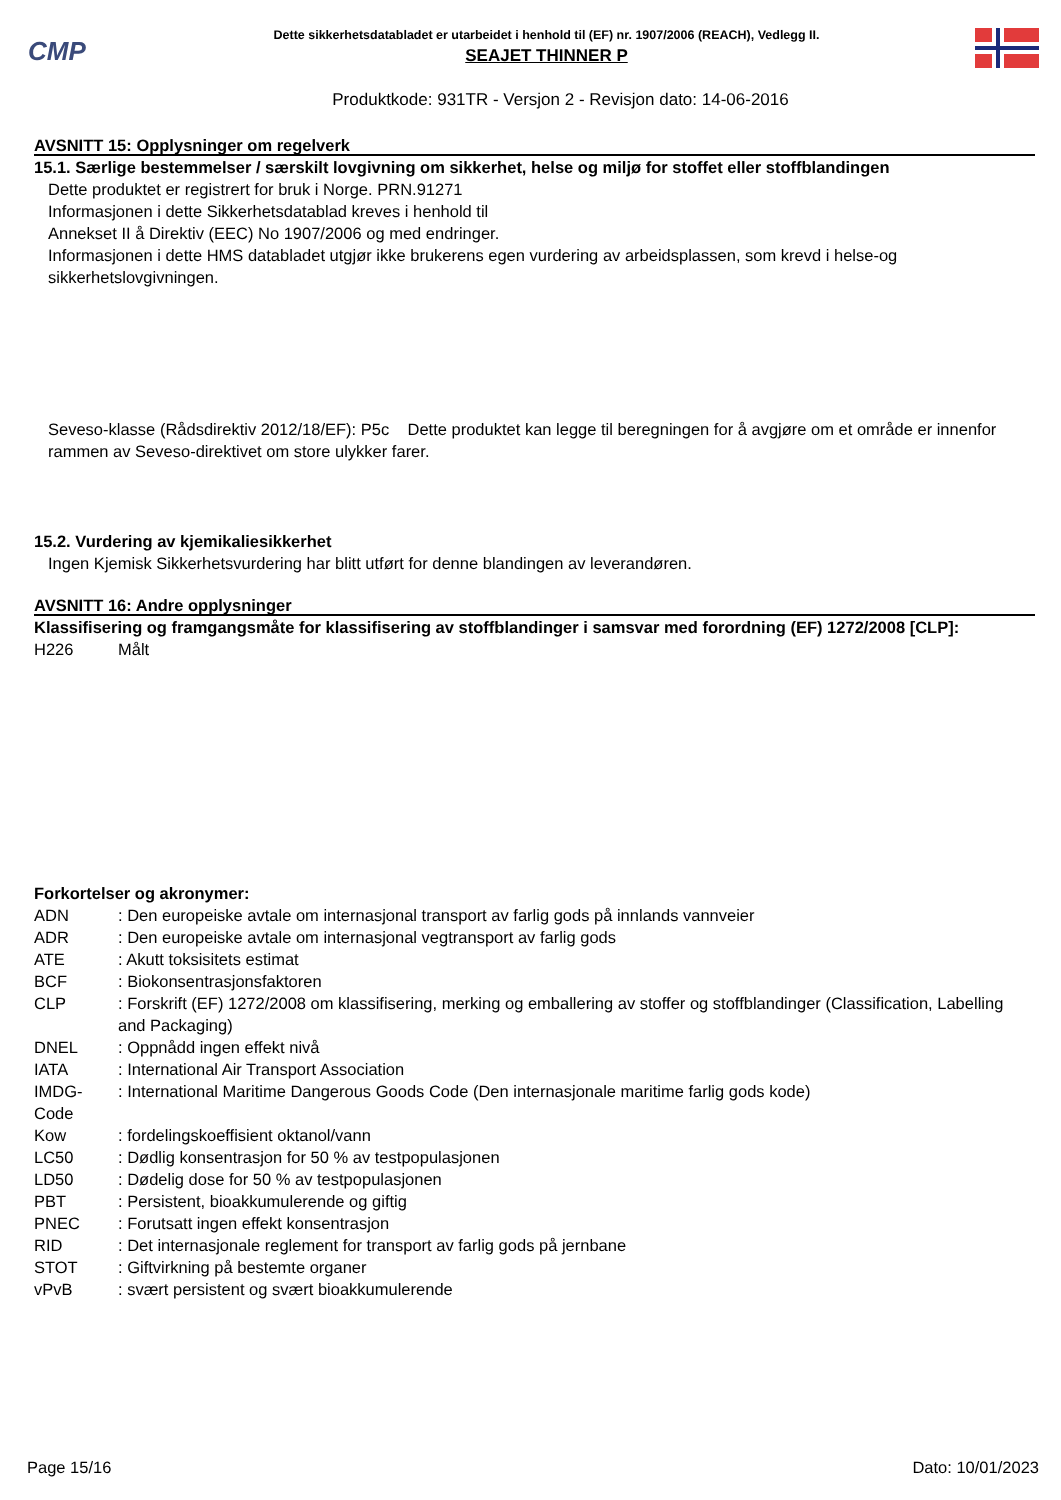CMP
Dette sikkerhetsdatabladet er utarbeidet i henhold til (EF) nr. 1907/2006 (REACH), Vedlegg II.
SEAJET THINNER P
Produktkode: 931TR - Versjon 2 - Revisjon dato: 14-06-2016
AVSNITT 15: Opplysninger om regelverk
15.1. Særlige bestemmelser / særskilt lovgivning om sikkerhet, helse og miljø for stoffet eller stoffblandingen
Dette produktet er registrert for bruk i Norge. PRN.91271
Informasjonen i dette Sikkerhetsdatablad kreves i henhold til
Annekset II å Direktiv (EEC) No 1907/2006 og med endringer.
Informasjonen i dette HMS databladet utgjør ikke brukerens egen vurdering av arbeidsplassen, som krevd i helse-og sikkerhetslovgivningen.
Seveso-klasse (Rådsdirektiv 2012/18/EF): P5c Dette produktet kan legge til beregningen for å avgjøre om et område er innenfor rammen av Seveso-direktivet om store ulykker farer.
15.2. Vurdering av kjemikaliesikkerhet
Ingen Kjemisk Sikkerhetsvurdering har blitt utført for denne blandingen av leverandøren.
AVSNITT 16: Andre opplysninger
Klassifisering og framgangsmåte for klassifisering av stoffblandinger i samsvar med forordning (EF) 1272/2008 [CLP]:
| H226 | Målt |
Forkortelser og akronymer:
| ADN | : Den europeiske avtale om internasjonal transport av farlig gods på innlands vannveier |
| ADR | : Den europeiske avtale om internasjonal vegtransport av farlig gods |
| ATE | : Akutt toksisitets estimat |
| BCF | : Biokonsentrasjonsfaktoren |
| CLP | : Forskrift (EF) 1272/2008 om klassifisering, merking og emballering av stoffer og stoffblandinger (Classification, Labelling and Packaging) |
| DNEL | : Oppnådd ingen effekt nivå |
| IATA | : International Air Transport Association |
| IMDG-Code | : International Maritime Dangerous Goods Code (Den internasjonale maritime farlig gods kode) |
| Kow | : fordelingskoeffisient oktanol/vann |
| LC50 | : Dødlig konsentrasjon for 50 % av testpopulasjonen |
| LD50 | : Dødelig dose for 50 % av testpopulasjonen |
| PBT | : Persistent, bioakkumulerende og giftig |
| PNEC | : Forutsatt ingen effekt konsentrasjon |
| RID | : Det internasjonale reglement for transport av farlig gods på jernbane |
| STOT | : Giftvirkning på bestemte organer |
| vPvB | : svært persistent og svært bioakkumulerende |
Page 15/16 Dato: 10/01/2023